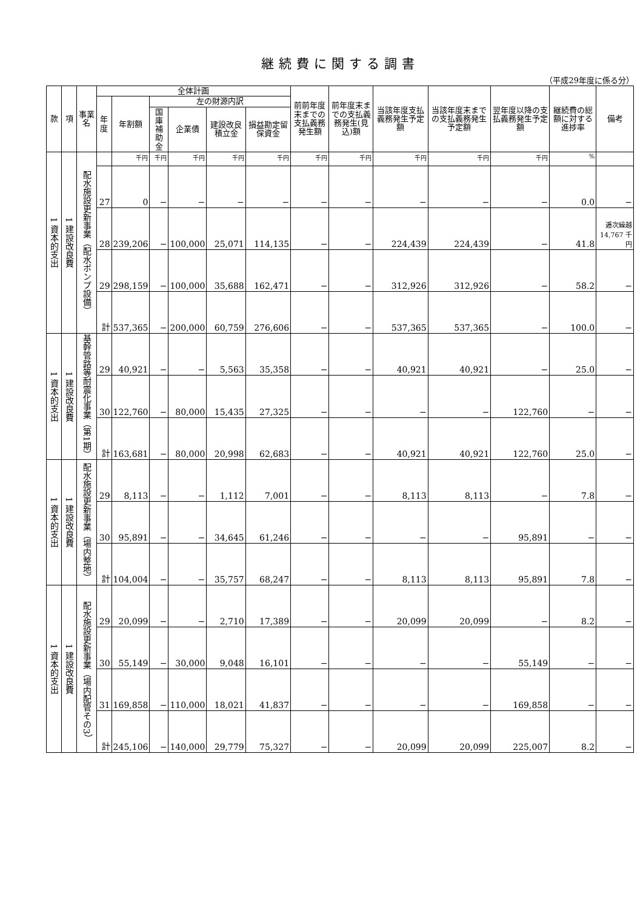継続費に関する調書
（平成29年度に係る分）
| 款 | 項 | 事業名 | 全体計画 | | | | | | 前前年度末までの支払義務発生額 | 前年度末までの支払義務発生(見込)額 | 当該年度支払義務発生予定額 | 当該年度末までの支払義務発生予定額 | 翌年度以降の支払義務発生予定額 | 継続費の総額に対する進捗率 | 備考 |
| --- | --- | --- | --- | --- | --- | --- | --- | --- | --- | --- | --- | --- | --- | --- | --- |
| | | | 年度 | 年割額 | 左の財源内訳 | | | | | | | | | | |
| | | | | | 国庫補助金 | 企業債 | 建設改良積立金 | 損益勘定留保資金 | | | | | | | |
| 1 資本的支出 | 1 建設改良費 | 配水施設更新事業（配水ポンプ設備） | | 千円 | 千円 | 千円 | 千円 | 千円 | 千円 | 千円 | 千円 | 千円 | 千円 | % | |
| | | | 27 | 0 | − | − | − | − | − | − | − | − | − | 0.0 | − |
| | | | 28 | 239,206 | − | 100,000 | 25,071 | 114,135 | − | − | 224,439 | 224,439 | − | 41.8 | 逓次繰越 14,767 千円 |
| | | | 29 | 298,159 | − | 100,000 | 35,688 | 162,471 | − | − | 312,926 | 312,926 | − | 58.2 | − |
| | | | 計 | 537,365 | − | 200,000 | 60,759 | 276,606 | − | − | 537,365 | 537,365 | − | 100.0 | − |
| 1 資本的支出 | 1 建設改良費 | 基幹管路等耐震化事業（第1期） | 29 | 40,921 | − | − | 5,563 | 35,358 | − | − | 40,921 | 40,921 | − | 25.0 | − |
| | | | 30 | 122,760 | − | 80,000 | 15,435 | 27,325 | − | − | − | − | 122,760 | − | − |
| | | | 計 | 163,681 | − | 80,000 | 20,998 | 62,683 | − | − | 40,921 | 40,921 | 122,760 | 25.0 | − |
| 1 資本的支出 | 1 建設改良費 | 配水施設更新事業（場内整地） | 29 | 8,113 | − | − | 1,112 | 7,001 | − | − | 8,113 | 8,113 | − | 7.8 | − |
| | | | 30 | 95,891 | − | − | 34,645 | 61,246 | − | − | − | − | 95,891 | − | − |
| | | | 計 | 104,004 | − | − | 35,757 | 68,247 | − | − | 8,113 | 8,113 | 95,891 | 7.8 | − |
| 1 資本的支出 | 1 建設改良費 | 配水施設更新事業（場内配管その3） | 29 | 20,099 | − | − | 2,710 | 17,389 | − | − | 20,099 | 20,099 | − | 8.2 | − |
| | | | 30 | 55,149 | − | 30,000 | 9,048 | 16,101 | − | − | − | − | 55,149 | − | − |
| | | | 31 | 169,858 | − | 110,000 | 18,021 | 41,837 | − | − | − | − | 169,858 | − | − |
| | | | 計 | 245,106 | − | 140,000 | 29,779 | 75,327 | − | − | 20,099 | 20,099 | 225,007 | 8.2 | − |